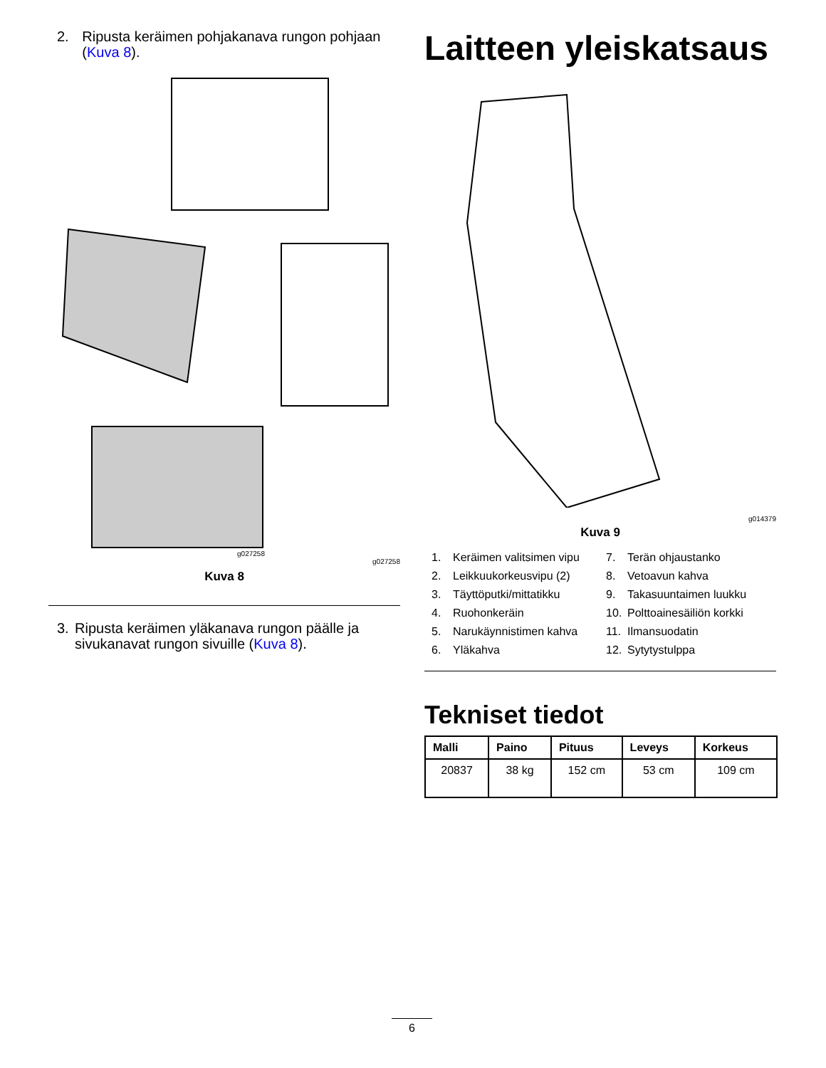2. Ripusta keräimen pohjakanava rungon pohjaan (Kuva 8).
g027258
g027258
Kuva 8
3. Ripusta keräimen yläkanava rungon päälle ja sivukanavat rungon sivuille (Kuva 8).
Laitteen yleiskatsaus
g014379
Kuva 9
1. Keräimen valitsimen vipu 7. Terän ohjaustanko 2. Leikkuukorkeusvipu (2) 8. Vetoavun kahva 3. Täyttöputki/mittatikku 9. Takasuuntaimen luukku 4. Ruohonkeräin 10. Polttoainesäiliön korkki 5. Narukäynnistimen kahva 11. Ilmansuodatin 6. Yläkahva 12. Sytytystulppa
Tekniset tiedot
| Malli | Paino | Pituus | Leveys | Korkeus |
| --- | --- | --- | --- | --- |
| 20837 | 38 kg | 152 cm | 53 cm | 109 cm |
6